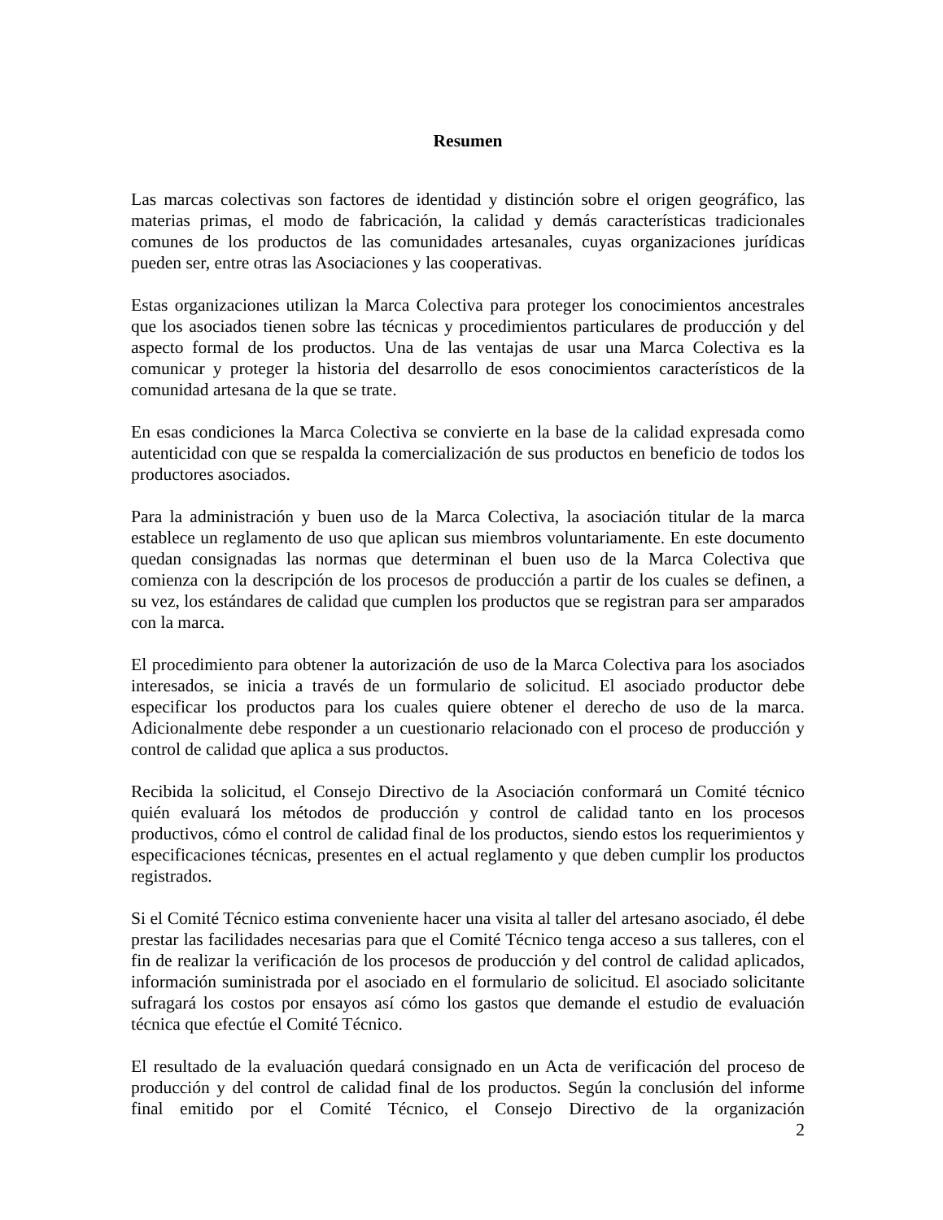Resumen
Las marcas colectivas son factores de identidad y distinción sobre el origen geográfico, las materias primas, el modo de fabricación, la calidad y demás características tradicionales comunes de los productos de las comunidades artesanales, cuyas organizaciones jurídicas pueden ser, entre otras las Asociaciones y las cooperativas.
Estas organizaciones utilizan la Marca Colectiva para proteger los conocimientos ancestrales que los asociados tienen sobre las técnicas y procedimientos particulares de producción y del aspecto formal de los productos. Una de las ventajas de usar una Marca Colectiva es la comunicar y proteger la historia del desarrollo de esos conocimientos característicos de la comunidad artesana de la que se trate.
En esas condiciones la Marca Colectiva se convierte en la base de la calidad expresada como autenticidad con que se respalda la comercialización de sus productos en beneficio de todos los productores asociados.
Para la administración y buen uso de la Marca Colectiva, la asociación titular de la marca establece un reglamento de uso que aplican sus miembros voluntariamente. En este documento quedan consignadas las normas que determinan el buen uso de la Marca Colectiva que comienza con la descripción de los procesos de producción a partir de los cuales se definen, a su vez, los estándares de calidad que cumplen los productos que se registran para ser amparados con la marca.
El procedimiento para obtener la autorización de uso de la Marca Colectiva para los asociados interesados, se inicia a través de un formulario de solicitud. El asociado productor debe especificar los productos para los cuales quiere obtener el derecho de uso de la marca. Adicionalmente debe responder a un cuestionario relacionado con el proceso de producción y control de calidad que aplica a sus productos.
Recibida la solicitud, el Consejo Directivo de la Asociación conformará un Comité técnico quién evaluará los métodos de producción y control de calidad tanto en los procesos productivos, cómo el control de calidad final de los productos, siendo estos los requerimientos y especificaciones técnicas, presentes en el actual reglamento y que deben cumplir los productos registrados.
Si el Comité Técnico estima conveniente hacer una visita al taller del artesano asociado, él debe prestar las facilidades necesarias para que el Comité Técnico tenga acceso a sus talleres, con el fin de realizar la verificación de los procesos de producción y del control de calidad aplicados, información suministrada por el asociado en el formulario de solicitud. El asociado solicitante sufragará los costos por ensayos así cómo los gastos que demande el estudio de evaluación técnica que efectúe el Comité Técnico.
El resultado de la evaluación quedará consignado en un Acta de verificación del proceso de producción y del control de calidad final de los productos. Según la conclusión del informe final emitido por el Comité Técnico, el Consejo Directivo de la organización
2